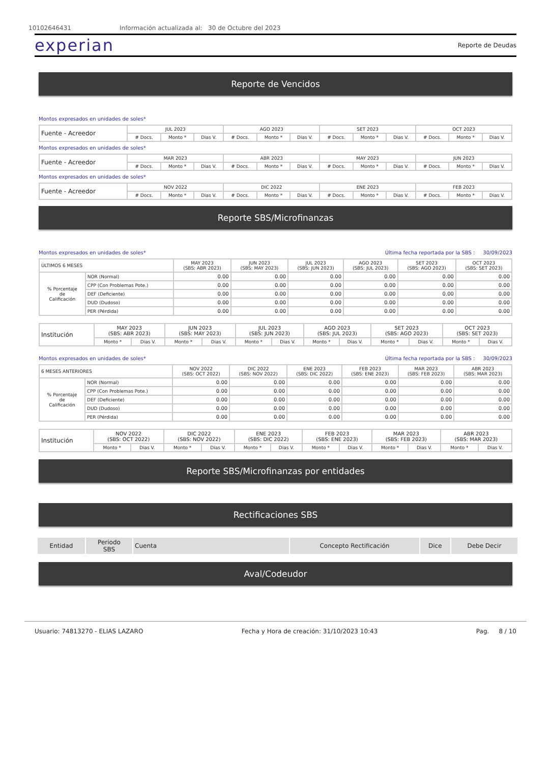10102646431 Información actualizada al: 30 de Octubre del 2023
experian Reporte de Deudas
Reporte de Vencidos
Montos expresados en unidades de soles*
| Fuente - Acreedor | JUL 2023 | | | AGO 2023 | | | SET 2023 | | | OCT 2023 | | |
| --- | --- | --- | --- | --- | --- | --- | --- | --- | --- | --- | --- | --- |
| | # Docs. | Monto * | Dias V. | # Docs. | Monto * | Dias V. | # Docs. | Monto * | Dias V. | # Docs. | Monto * | Dias V. |
Montos expresados en unidades de soles*
| Fuente - Acreedor | MAR 2023 | | | ABR 2023 | | | MAY 2023 | | | JUN 2023 | | |
| --- | --- | --- | --- | --- | --- | --- | --- | --- | --- | --- | --- | --- |
| | # Docs. | Monto * | Dias V. | # Docs. | Monto * | Dias V. | # Docs. | Monto * | Dias V. | # Docs. | Monto * | Dias V. |
Montos expresados en unidades de soles*
| Fuente - Acreedor | NOV 2022 | | | DIC 2022 | | | ENE 2023 | | | FEB 2023 | | |
| --- | --- | --- | --- | --- | --- | --- | --- | --- | --- | --- | --- | --- |
| | # Docs. | Monto * | Dias V. | # Docs. | Monto * | Dias V. | # Docs. | Monto * | Dias V. | # Docs. | Monto * | Dias V. |
Reporte SBS/Microfinanzas
Montos expresados en unidades de soles* Última fecha reportada por la SBS : 30/09/2023
| ÚLTIMOS 6 MESES | | MAY 2023 (SBS: ABR 2023) | JUN 2023 (SBS: MAY 2023) | JUL 2023 (SBS: JUN 2023) | AGO 2023 (SBS: JUL 2023) | SET 2023 (SBS: AGO 2023) | OCT 2023 (SBS: SET 2023) |
| --- | --- | --- | --- | --- | --- | --- | --- |
| % Porcentaje de Calificación | NOR (Normal) | 0.00 | 0.00 | 0.00 | 0.00 | 0.00 | 0.00 |
| | CPP (Con Problemas Pote.) | 0.00 | 0.00 | 0.00 | 0.00 | 0.00 | 0.00 |
| | DEF (Deficiente) | 0.00 | 0.00 | 0.00 | 0.00 | 0.00 | 0.00 |
| | DUD (Dudoso) | 0.00 | 0.00 | 0.00 | 0.00 | 0.00 | 0.00 |
| | PER (Pérdida) | 0.00 | 0.00 | 0.00 | 0.00 | 0.00 | 0.00 |
| Institución | MAY 2023 (SBS: ABR 2023) | | JUN 2023 (SBS: MAY 2023) | | JUL 2023 (SBS: JUN 2023) | | AGO 2023 (SBS: JUL 2023) | | SET 2023 (SBS: AGO 2023) | | OCT 2023 (SBS: SET 2023) | |
| --- | --- | --- | --- | --- | --- | --- | --- | --- | --- | --- | --- | --- |
| | Monto * | Dias V. | Monto * | Dias V. | Monto * | Dias V. | Monto * | Dias V. | Monto * | Dias V. | Monto * | Dias V. |
Montos expresados en unidades de soles* Última fecha reportada por la SBS : 30/09/2023
| 6 MESES ANTERIORES | | NOV 2022 (SBS: OCT 2022) | DIC 2022 (SBS: NOV 2022) | ENE 2023 (SBS: DIC 2022) | FEB 2023 (SBS: ENE 2023) | MAR 2023 (SBS: FEB 2023) | ABR 2023 (SBS: MAR 2023) |
| --- | --- | --- | --- | --- | --- | --- | --- |
| % Porcentaje de Calificación | NOR (Normal) | 0.00 | 0.00 | 0.00 | 0.00 | 0.00 | 0.00 |
| | CPP (Con Problemas Pote.) | 0.00 | 0.00 | 0.00 | 0.00 | 0.00 | 0.00 |
| | DEF (Deficiente) | 0.00 | 0.00 | 0.00 | 0.00 | 0.00 | 0.00 |
| | DUD (Dudoso) | 0.00 | 0.00 | 0.00 | 0.00 | 0.00 | 0.00 |
| | PER (Pérdida) | 0.00 | 0.00 | 0.00 | 0.00 | 0.00 | 0.00 |
| Institución | NOV 2022 (SBS: OCT 2022) | | DIC 2022 (SBS: NOV 2022) | | ENE 2023 (SBS: DIC 2022) | | FEB 2023 (SBS: ENE 2023) | | MAR 2023 (SBS: FEB 2023) | | ABR 2023 (SBS: MAR 2023) | |
| --- | --- | --- | --- | --- | --- | --- | --- | --- | --- | --- | --- | --- |
| | Monto * | Dias V. | Monto * | Dias V. | Monto * | Dias V. | Monto * | Dias V. | Monto * | Dias V. | Monto * | Dias V. |
Reporte SBS/Microfinanzas por entidades
Rectificaciones SBS
| Entidad | Periodo SBS | Cuenta | Concepto Rectificación | Dice | Debe Decir |
Aval/Codeudor
Usuario: 74813270 - ELIAS LAZARO Fecha y Hora de creación: 31/10/2023 10:43 Pag. 8 / 10